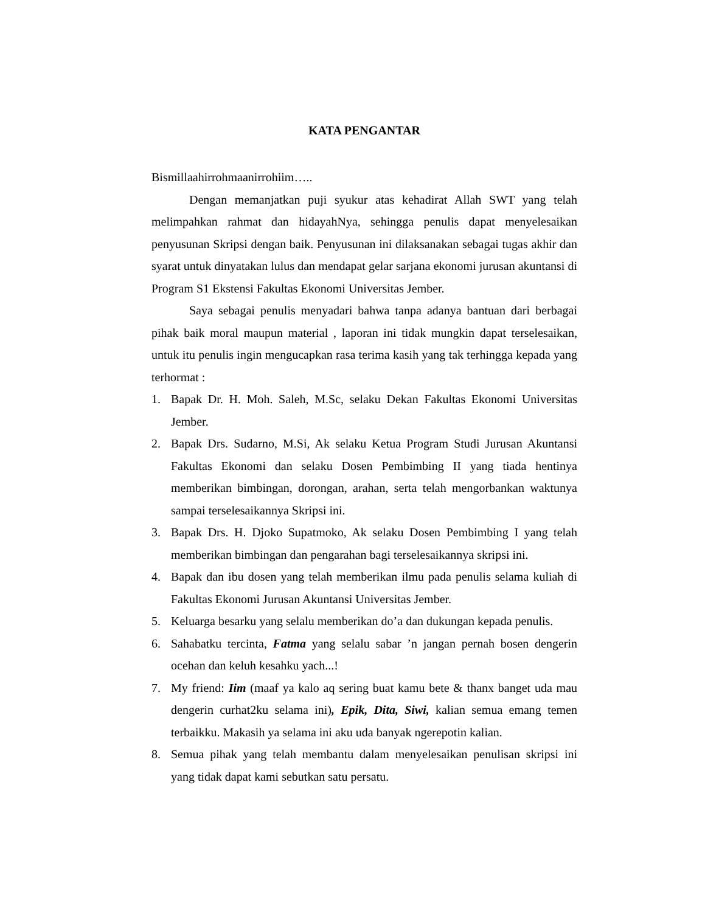KATA PENGANTAR
Bismillaahirrohmaanirrohiim…..
Dengan memanjatkan puji syukur atas kehadirat Allah SWT yang telah melimpahkan rahmat dan hidayahNya, sehingga penulis dapat menyelesaikan penyusunan Skripsi dengan baik. Penyusunan ini dilaksanakan sebagai tugas akhir dan syarat untuk dinyatakan lulus dan mendapat gelar sarjana ekonomi jurusan akuntansi di Program S1 Ekstensi Fakultas Ekonomi Universitas Jember.
Saya sebagai penulis menyadari bahwa tanpa adanya bantuan dari berbagai pihak baik moral maupun material , laporan ini tidak mungkin dapat terselesaikan, untuk itu penulis ingin mengucapkan rasa terima kasih yang tak terhingga kepada yang terhormat :
1. Bapak Dr. H. Moh. Saleh, M.Sc, selaku Dekan Fakultas Ekonomi Universitas Jember.
2. Bapak Drs. Sudarno, M.Si, Ak selaku Ketua Program Studi Jurusan Akuntansi Fakultas Ekonomi dan selaku Dosen Pembimbing II yang tiada hentinya memberikan bimbingan, dorongan, arahan, serta telah mengorbankan waktunya sampai terselesaikannya Skripsi ini.
3. Bapak Drs. H. Djoko Supatmoko, Ak selaku Dosen Pembimbing I yang telah memberikan bimbingan dan pengarahan bagi terselesaikannya skripsi ini.
4. Bapak dan ibu dosen yang telah memberikan ilmu pada penulis selama kuliah di Fakultas Ekonomi Jurusan Akuntansi Universitas Jember.
5. Keluarga besarku yang selalu memberikan do’a dan dukungan kepada penulis.
6. Sahabatku tercinta, Fatma yang selalu sabar ’n jangan pernah bosen dengerin ocehan dan keluh kesahku yach...!
7. My friend: Iim (maaf ya kalo aq sering buat kamu bete & thanx banget uda mau dengerin curhat2ku selama ini), Epik, Dita, Siwi, kalian semua emang temen terbaikku. Makasih ya selama ini aku uda banyak ngerepotin kalian.
8. Semua pihak yang telah membantu dalam menyelesaikan penulisan skripsi ini yang tidak dapat kami sebutkan satu persatu.